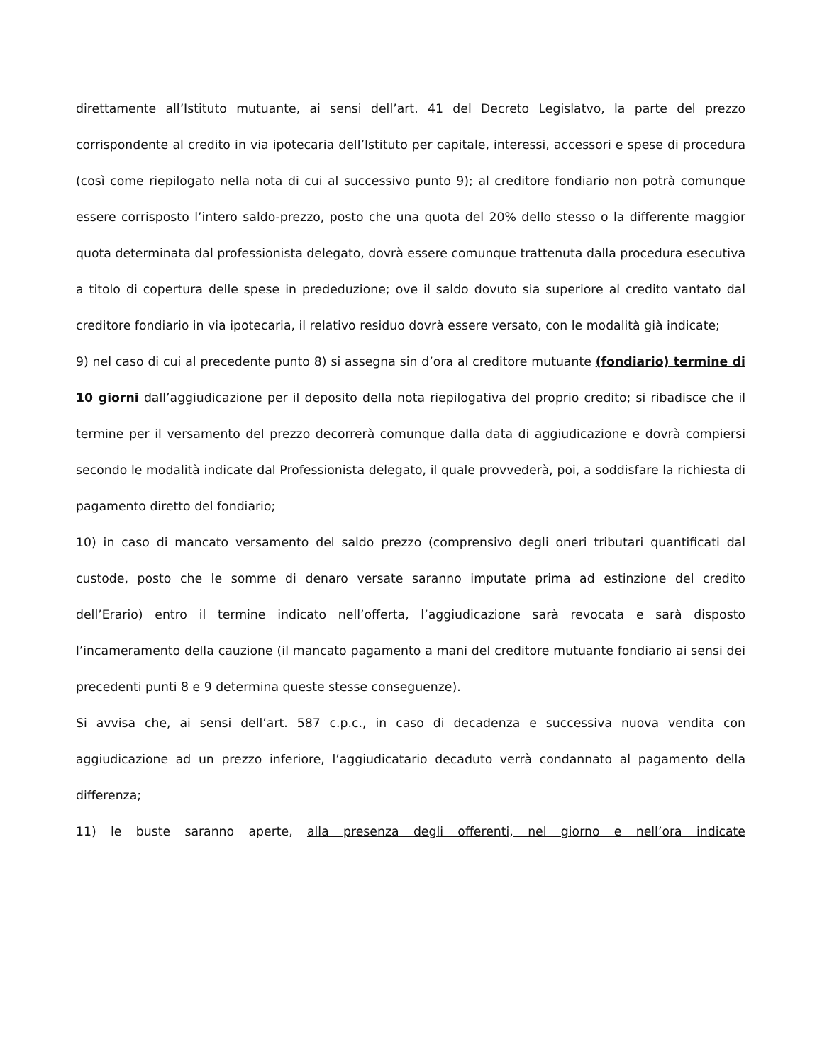direttamente all’Istituto mutuante, ai sensi dell’art. 41 del Decreto Legislatvo, la parte del prezzo corrispondente al credito in via ipotecaria dell’Istituto per capitale, interessi, accessori e spese di procedura (così come riepilogato nella nota di cui al successivo punto 9); al creditore fondiario non potrà comunque essere corrisposto l’intero saldo-prezzo, posto che una quota del 20% dello stesso o la differente maggior quota determinata dal professionista delegato, dovrà essere comunque trattenuta dalla procedura esecutiva a titolo di copertura delle spese in prededuzione; ove il saldo dovuto sia superiore al credito vantato dal creditore fondiario in via ipotecaria, il relativo residuo dovrà essere versato, con le modalità già indicate;
9) nel caso di cui al precedente punto 8) si assegna sin d’ora al creditore mutuante (fondiario) termine di 10 giorni dall’aggiudicazione per il deposito della nota riepilogativa del proprio credito; si ribadisce che il termine per il versamento del prezzo decorrerà comunque dalla data di aggiudicazione e dovrà compiersi secondo le modalità indicate dal Professionista delegato, il quale provvederà, poi, a soddisfare la richiesta di pagamento diretto del fondiario;
10) in caso di mancato versamento del saldo prezzo (comprensivo degli oneri tributari quantificati dal custode, posto che le somme di denaro versate saranno imputate prima ad estinzione del credito dell’Erario) entro il termine indicato nell’offerta, l’aggiudicazione sarà revocata e sarà disposto l’incameramento della cauzione (il mancato pagamento a mani del creditore mutuante fondiario ai sensi dei precedenti punti 8 e 9 determina queste stesse conseguenze).
Si avvisa che, ai sensi dell’art. 587 c.p.c., in caso di decadenza e successiva nuova vendita con aggiudicazione ad un prezzo inferiore, l’aggiudicatario decaduto verrà condannato al pagamento della differenza;
11) le buste saranno aperte, alla presenza degli offerenti, nel giorno e nell’ora indicate